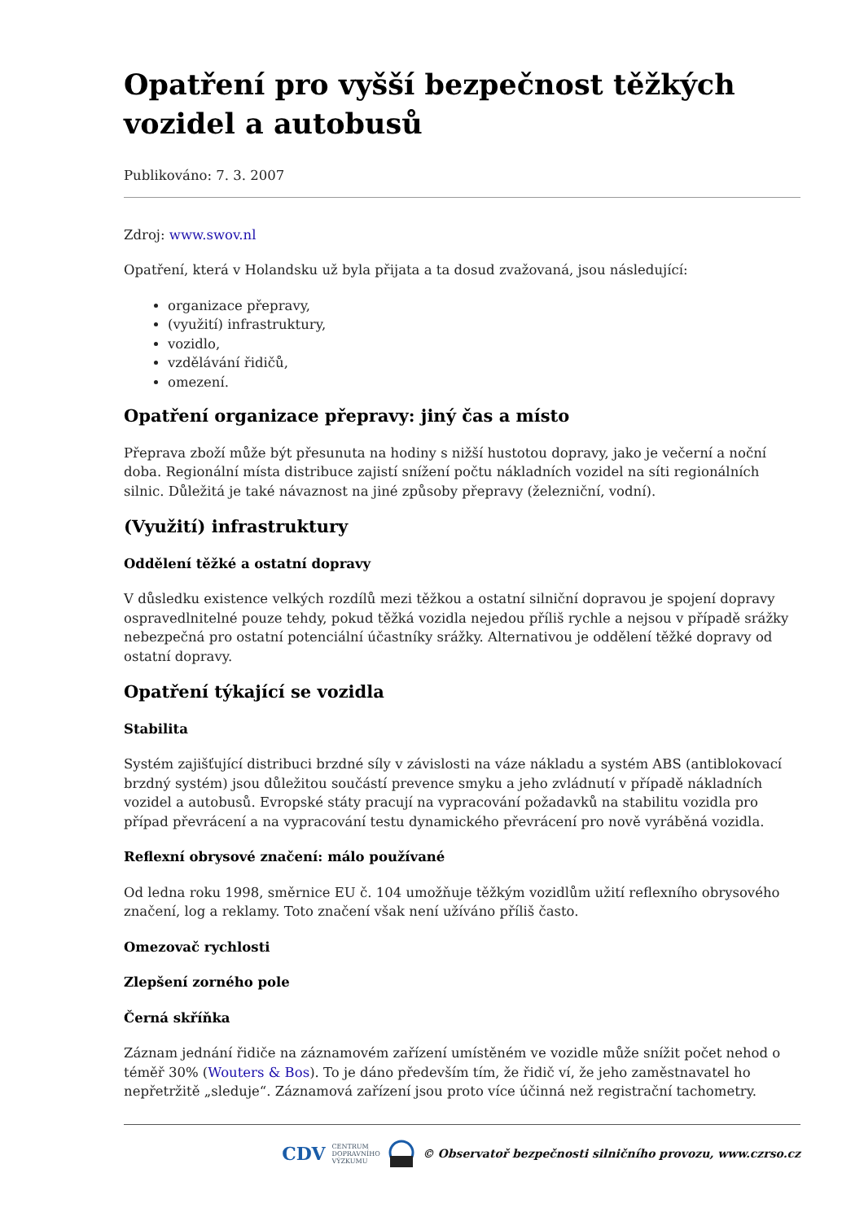Opatření pro vyšší bezpečnost těžkých vozidel a autobusů
Publikováno: 7. 3. 2007
Zdroj: www.swov.nl
Opatření, která v Holandsku už byla přijata a ta dosud zvažovaná, jsou následující:
organizace přepravy,
(využití) infrastruktury,
vozidlo,
vzdělávání řidičů,
omezení.
Opatření organizace přepravy: jiný čas a místo
Přeprava zboží může být přesunuta na hodiny s nižší hustotou dopravy, jako je večerní a noční doba. Regionální místa distribuce zajistí snížení počtu nákladních vozidel na síti regionálních silnic. Důležitá je také návaznost na jiné způsoby přepravy (železniční, vodní).
(Využití) infrastruktury
Oddělení těžké a ostatní dopravy
V důsledku existence velkých rozdílů mezi těžkou a ostatní silniční dopravou je spojení dopravy ospravedlnitelné pouze tehdy, pokud těžká vozidla nejedou příliš rychle a nejsou v případě srážky nebezpečná pro ostatní potenciální účastníky srážky. Alternativou je oddělení těžké dopravy od ostatní dopravy.
Opatření týkající se vozidla
Stabilita
Systém zajišťující distribuci brzdné síly v závislosti na váze nákladu a systém ABS (antiblokovací brzdný systém) jsou důležitou součástí prevence smyku a jeho zvládnutí v případě nákladních vozidel a autobusů. Evropské státy pracují na vypracování požadavků na stabilitu vozidla pro případ převrácení a na vypracování testu dynamického převrácení pro nově vyráběná vozidla.
Reflexní obrysové značení: málo používané
Od ledna roku 1998, směrnice EU č. 104 umožňuje těžkým vozidlům užití reflexního obrysového značení, log a reklamy. Toto značení však není užíváno příliš často.
Omezovač rychlosti
Zlepšení zorného pole
Černá skříňka
Záznam jednání řidiče na záznamovém zařízení umístěném ve vozidle může snížit počet nehod o téměř 30% (Wouters & Bos). To je dáno především tím, že řidič ví, že jeho zaměstnavatel ho nepřetržitě „sleduje“. Záznamová zařízení jsou proto více účinná než registrační tachometry.
CDV CENTRUM
DOPRAVNÍHO
VÝZKUMU © Observatoř bezpečnosti silničního provozu, www.czrso.cz